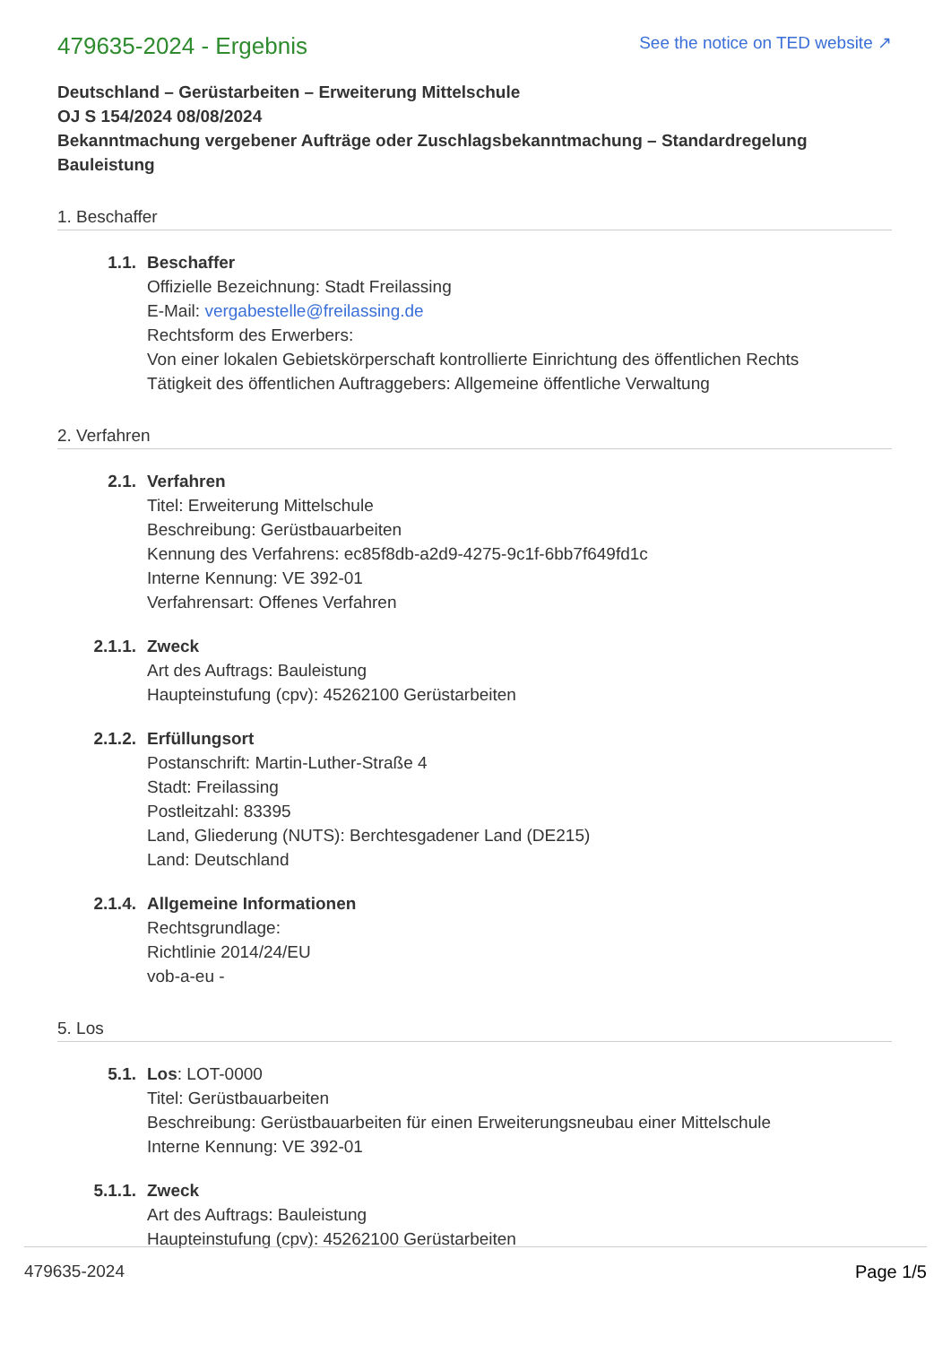479635-2024 - Ergebnis
See the notice on TED website ↗
Deutschland – Gerüstarbeiten – Erweiterung Mittelschule
OJ S 154/2024 08/08/2024
Bekanntmachung vergebener Aufträge oder Zuschlagsbekanntmachung – Standardregelung
Bauleistung
1. Beschaffer
1.1. Beschaffer
Offizielle Bezeichnung: Stadt Freilassing
E-Mail: vergabestelle@freilassing.de
Rechtsform des Erwerbers:
Von einer lokalen Gebietskörperschaft kontrollierte Einrichtung des öffentlichen Rechts
Tätigkeit des öffentlichen Auftraggebers: Allgemeine öffentliche Verwaltung
2. Verfahren
2.1. Verfahren
Titel: Erweiterung Mittelschule
Beschreibung: Gerüstbauarbeiten
Kennung des Verfahrens: ec85f8db-a2d9-4275-9c1f-6bb7f649fd1c
Interne Kennung: VE 392-01
Verfahrensart: Offenes Verfahren
2.1.1. Zweck
Art des Auftrags: Bauleistung
Haupteinstufung (cpv): 45262100 Gerüstarbeiten
2.1.2. Erfüllungsort
Postanschrift: Martin-Luther-Straße 4
Stadt: Freilassing
Postleitzahl: 83395
Land, Gliederung (NUTS): Berchtesgadener Land (DE215)
Land: Deutschland
2.1.4. Allgemeine Informationen
Rechtsgrundlage:
Richtlinie 2014/24/EU
vob-a-eu -
5. Los
5.1. Los: LOT-0000
Titel: Gerüstbauarbeiten
Beschreibung: Gerüstbauarbeiten für einen Erweiterungsneubau einer Mittelschule
Interne Kennung: VE 392-01
5.1.1. Zweck
Art des Auftrags: Bauleistung
Haupteinstufung (cpv): 45262100 Gerüstarbeiten
479635-2024 Page 1/5